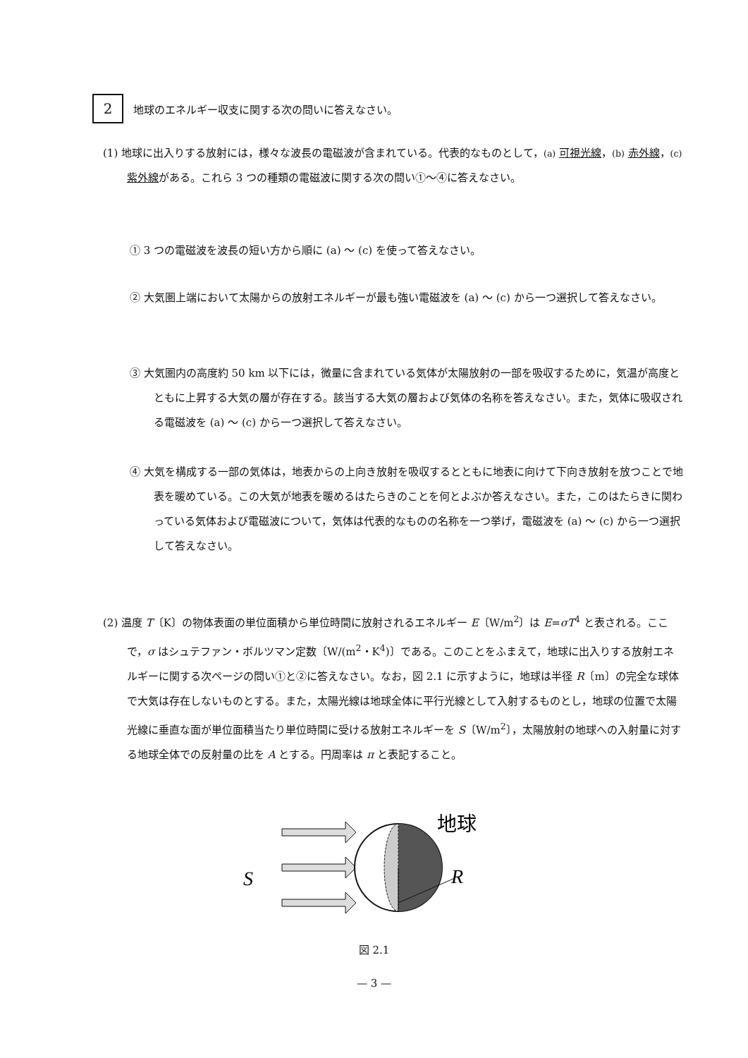2
地球のエネルギー収支に関する次の問いに答えなさい。
(1) 地球に出入りする放射には，様々な波長の電磁波が含まれている。代表的なものとして，(a) 可視光線，(b) 赤外線，(c) 紫外線がある。これら 3 つの種類の電磁波に関する次の問い①～④に答えなさい。
① 3 つの電磁波を波長の短い方から順に (a) ～ (c) を使って答えなさい。
② 大気圏上端において太陽からの放射エネルギーが最も強い電磁波を (a) ～ (c) から一つ選択して答えなさい。
③ 大気圏内の高度約 50 km 以下には，微量に含まれている気体が太陽放射の一部を吸収するために，気温が高度とともに上昇する大気の層が存在する。該当する大気の層および気体の名称を答えなさい。また，気体に吸収される電磁波を (a) ～ (c) から一つ選択して答えなさい。
④ 大気を構成する一部の気体は，地表からの上向き放射を吸収するとともに地表に向けて下向き放射を放つことで地表を暖めている。この大気が地表を暖めるはたらきのことを何とよぶか答えなさい。また，このはたらきに関わっている気体および電磁波について，気体は代表的なものの名称を一つ挙げ，電磁波を (a) ～ (c) から一つ選択して答えなさい。
(2) 温度 T〔K〕の物体表面の単位面積から単位時間に放射されるエネルギー E〔W/m<sup>2</sup>〕は E=σT<sup>4</sup> と表される。ここで，σ はシュテファン・ボルツマン定数〔W/(m<sup>2</sup>・K<sup>4</sup>)〕である。このことをふまえて，地球に出入りする放射エネルギーに関する次ページの問い①と②に答えなさい。なお，図 2.1 に示すように，地球は半径 R〔m〕の完全な球体で大気は存在しないものとする。また，太陽光線は地球全体に平行光線として入射するものとし，地球の位置で太陽光線に垂直な面が単位面積当たり単位時間に受ける放射エネルギーを S〔W/m<sup>2</sup>〕，太陽放射の地球への入射量に対する地球全体での反射量の比を A とする。円周率は π と表記すること。
S
R
地球
図 2.1
— 3 —